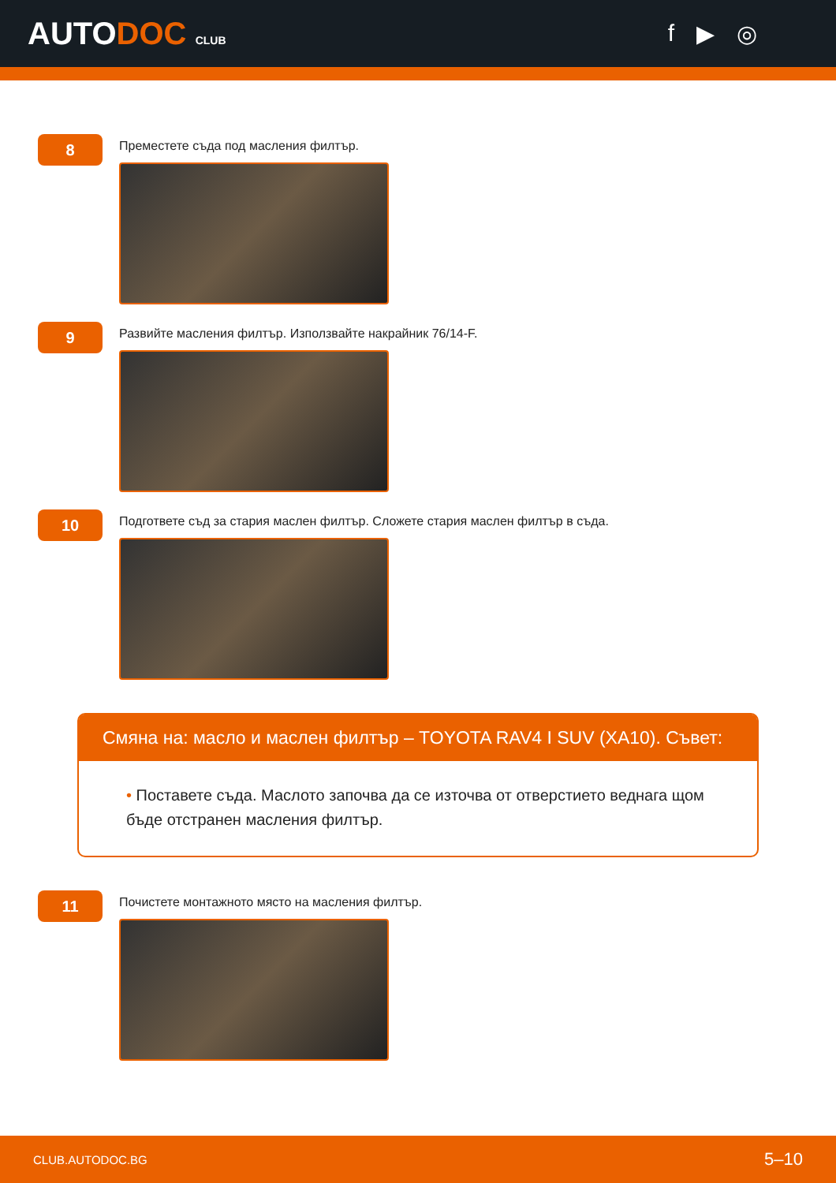AUTODOC CLUB
f ▶ ◎
8
Преместете съда под масления филтър.
9
Развийте масления филтър. Използвайте накрайник 76/14-F.
10
Подгответе съд за стария маслен филтър. Сложете стария маслен филтър в съда.
Смяна на: масло и маслен филтър – TOYOTA RAV4 I SUV (XA10). Съвет:
• Поставете съда. Маслото започва да се източва от отверстието веднага щом бъде отстранен масления филтър.
11
Почистете монтажното място на масления филтър.
CLUB.AUTODOC.BG 5–10